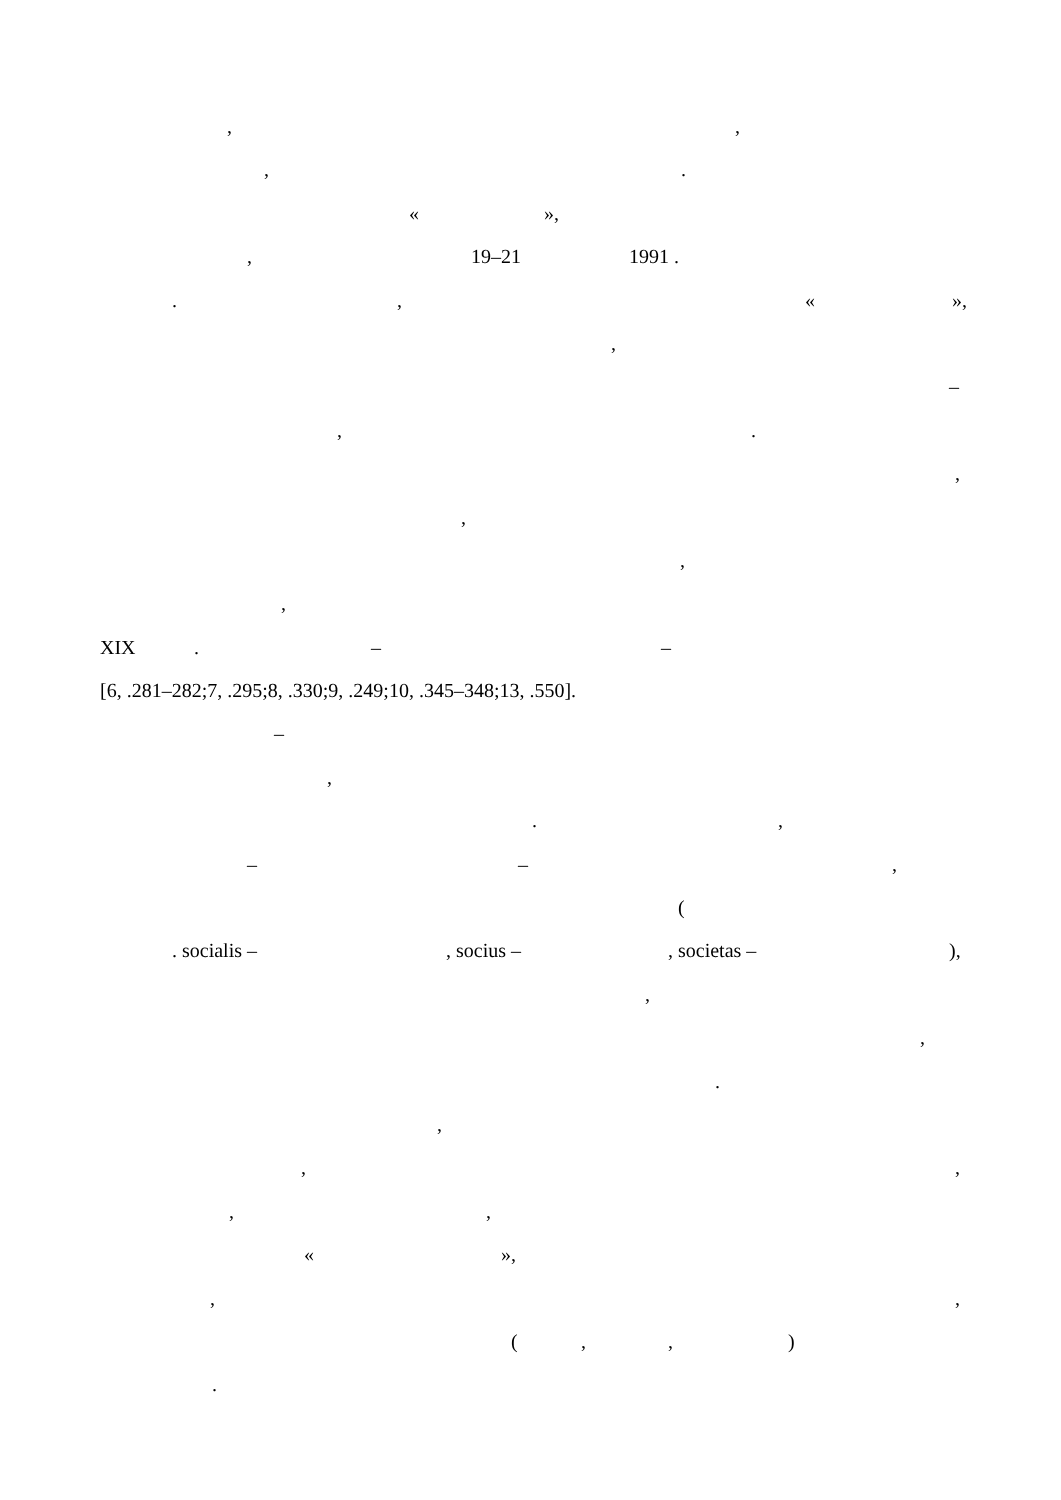,,
,.
« »,
, 19–21 1991 .
., « »,
,
–
,.
,
,
,
,
XIX. – –
[6, .281–282;7, .295;8, .330;9, .249;10, .345–348;13, .550].
–
,
.,
– –,
(
. socialis –, socius –, societas –),
,
,
.
,
,,
,,
« »,
,,
(,,)
.